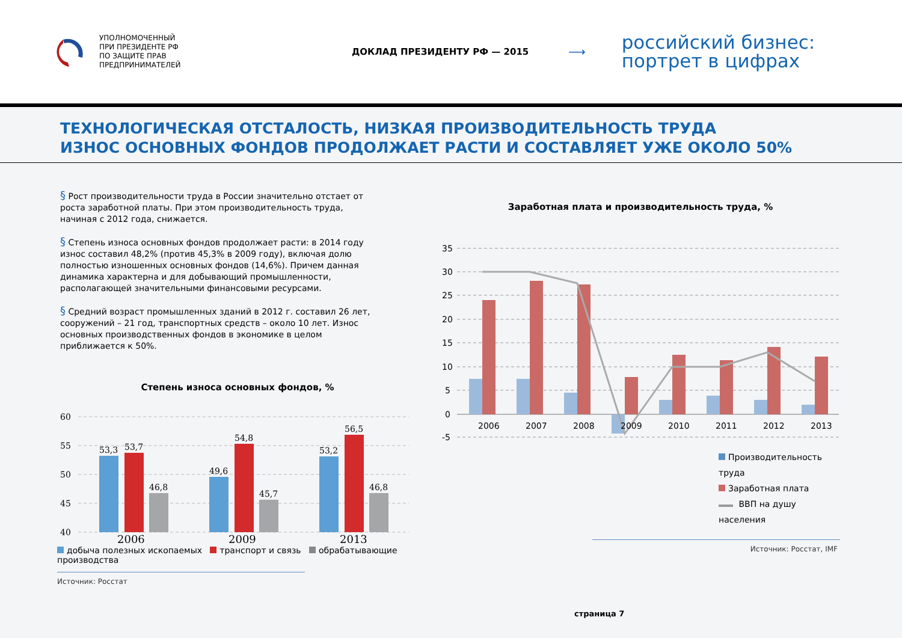УПОЛНОМОЧЕННЫЙ
ПРИ ПРЕЗИДЕНТЕ РФ
ПО ЗАЩИТЕ ПРАВ
ПРЕДПРИНИМАТЕЛЕЙ
ДОКЛАД ПРЕЗИДЕНТУ РФ — 2015
⟶
российский бизнес:
портрет в цифрах
ТЕХНОЛОГИЧЕСКАЯ ОТСТАЛОСТЬ, НИЗКАЯ ПРОИЗВОДИТЕЛЬНОСТЬ ТРУДА
ИЗНОС ОСНОВНЫХ ФОНДОВ ПРОДОЛЖАЕТ РАСТИ И СОСТАВЛЯЕТ УЖЕ ОКОЛО 50%
§ Рост производительности труда в России значительно отстает от роста заработной платы. При этом производительность труда, начиная с 2012 года, снижается.
§ Степень износа основных фондов продолжает расти: в 2014 году износ составил 48,2% (против 45,3% в 2009 году), включая долю полностью изношенных основных фондов (14,6%). Причем данная динамика характерна и для добывающий промышленности, располагающей значительными финансовыми ресурсами.
§ Средний возраст промышленных зданий в 2012 г. составил 26 лет, сооружений – 21 год, транспортных средств – около 10 лет. Износ основных производственных фондов в экономике в целом приближается к 50%.
Степень износа основных фондов, %
60
55
50
45
40
53,3
53,7
46,8
49,6
54,8
45,7
53,2
56,5
46,8
2006
2009
2013
добыча полезных ископаемых транспорт и связь обрабатывающие производства
Источник: Росстат
Заработная плата и производительность труда, %
35
30
25
20
15
10
5
0
-5
2006
2007
2008
2009
2010
2011
2012
2013
Производительность труда
Заработная плата
ВВП на душу населения
Источник: Росстат, IMF
страница 7